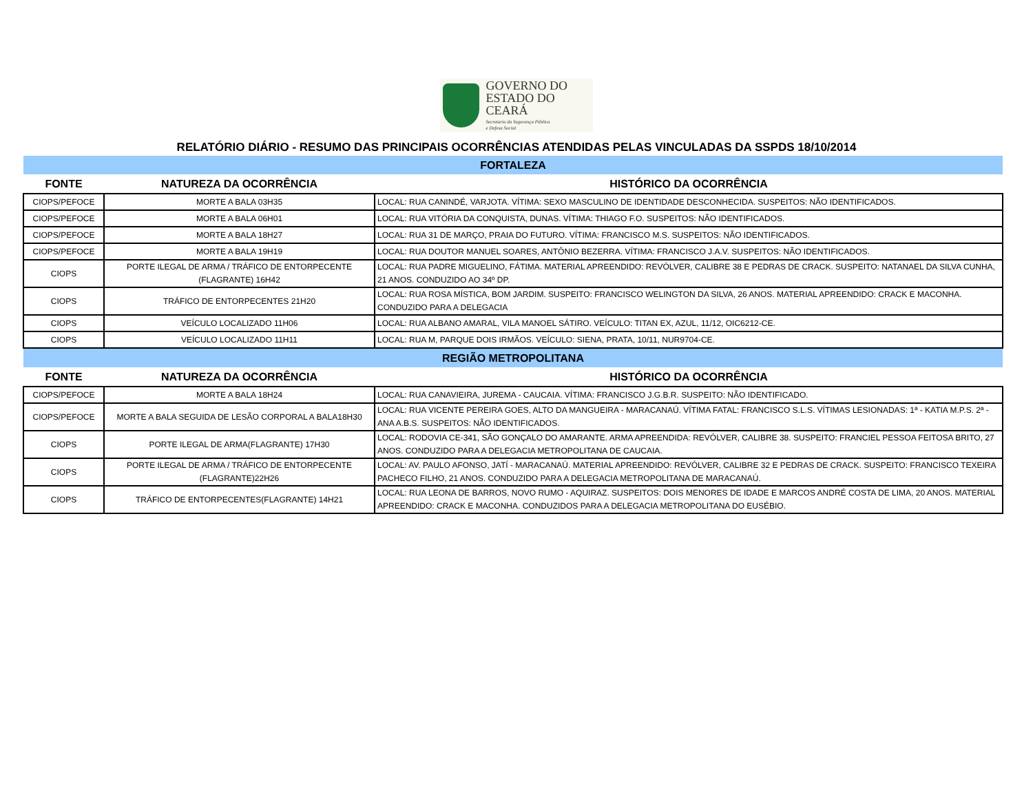GOVERNO DO
ESTADO DO CEARÁ
Secretaria da Segurança Pública
e Defesa Social
RELATÓRIO DIÁRIO - RESUMO DAS PRINCIPAIS OCORRÊNCIAS ATENDIDAS PELAS VINCULADAS DA SSPDS 18/10/2014
| FORTALEZA | | |
| FONTE | NATUREZA DA OCORRÊNCIA | HISTÓRICO DA OCORRÊNCIA |
| CIOPS/PEFOCE | MORTE A BALA 03H35 | LOCAL: RUA CANINDÉ, VARJOTA. VÍTIMA: SEXO MASCULINO DE IDENTIDADE DESCONHECIDA. SUSPEITOS: NÃO IDENTIFICADOS. |
| CIOPS/PEFOCE | MORTE A BALA 06H01 | LOCAL: RUA VITÓRIA DA CONQUISTA, DUNAS. VÍTIMA: THIAGO F.O. SUSPEITOS: NÃO IDENTIFICADOS. |
| CIOPS/PEFOCE | MORTE A BALA 18H27 | LOCAL: RUA 31 DE MARÇO, PRAIA DO FUTURO. VÍTIMA: FRANCISCO M.S. SUSPEITOS: NÃO IDENTIFICADOS. |
| CIOPS/PEFOCE | MORTE A BALA 19H19 | LOCAL: RUA DOUTOR MANUEL SOARES, ANTÔNIO BEZERRA. VÍTIMA: FRANCISCO J.A.V. SUSPEITOS: NÃO IDENTIFICADOS. |
| CIOPS | PORTE ILEGAL DE ARMA / TRÁFICO DE ENTORPECENTE (FLAGRANTE) 16H42 | LOCAL: RUA PADRE MIGUELINO, FÁTIMA. MATERIAL APREENDIDO: REVÓLVER, CALIBRE 38 E PEDRAS DE CRACK. SUSPEITO: NATANAEL DA SILVA CUNHA, 21 ANOS. CONDUZIDO AO 34º DP. |
| CIOPS | TRÁFICO DE ENTORPECENTES 21H20 | LOCAL: RUA ROSA MÍSTICA, BOM JARDIM. SUSPEITO: FRANCISCO WELINGTON DA SILVA, 26 ANOS. MATERIAL APREENDIDO: CRACK E MACONHA. CONDUZIDO PARA A DELEGACIA |
| CIOPS | VEÍCULO LOCALIZADO 11H06 | LOCAL: RUA ALBANO AMARAL, VILA MANOEL SÁTIRO. VEÍCULO: TITAN EX, AZUL, 11/12, OIC6212-CE. |
| CIOPS | VEÍCULO LOCALIZADO 11H11 | LOCAL: RUA M, PARQUE DOIS IRMÃOS. VEÍCULO: SIENA, PRATA, 10/11, NUR9704-CE. |
| REGIÃO METROPOLITANA | | |
| FONTE | NATUREZA DA OCORRÊNCIA | HISTÓRICO DA OCORRÊNCIA |
| CIOPS/PEFOCE | MORTE A BALA 18H24 | LOCAL: RUA CANAVIEIRA, JUREMA - CAUCAIA. VÍTIMA: FRANCISCO J.G.B.R. SUSPEITO: NÃO IDENTIFICADO. |
| CIOPS/PEFOCE | MORTE A BALA SEGUIDA DE LESÃO CORPORAL A BALA18H30 | LOCAL: RUA VICENTE PEREIRA GOES, ALTO DA MANGUEIRA - MARACANAÚ. VÍTIMA FATAL: FRANCISCO S.L.S. VÍTIMAS LESIONADAS: 1ª - KATIA M.P.S. 2ª - ANA A.B.S. SUSPEITOS: NÃO IDENTIFICADOS. |
| CIOPS | PORTE ILEGAL DE ARMA(FLAGRANTE) 17H30 | LOCAL: RODOVIA CE-341, SÃO GONÇALO DO AMARANTE. ARMA APREENDIDA: REVÓLVER, CALIBRE 38. SUSPEITO: FRANCIEL PESSOA FEITOSA BRITO, 27 ANOS. CONDUZIDO PARA A DELEGACIA METROPOLITANA DE CAUCAIA. |
| CIOPS | PORTE ILEGAL DE ARMA / TRÁFICO DE ENTORPECENTE (FLAGRANTE)22H26 | LOCAL: AV. PAULO AFONSO, JATÍ - MARACANAÚ. MATERIAL APREENDIDO: REVÓLVER, CALIBRE 32 E PEDRAS DE CRACK. SUSPEITO: FRANCISCO TEXEIRA PACHECO FILHO, 21 ANOS. CONDUZIDO PARA A DELEGACIA METROPOLITANA DE MARACANAÚ. |
| CIOPS | TRÁFICO DE ENTORPECENTES(FLAGRANTE) 14H21 | LOCAL: RUA LEONA DE BARROS, NOVO RUMO - AQUIRAZ. SUSPEITOS: DOIS MENORES DE IDADE E MARCOS ANDRÉ COSTA DE LIMA, 20 ANOS. MATERIAL APREENDIDO: CRACK E MACONHA. CONDUZIDOS PARA A DELEGACIA METROPOLITANA DO EUSÉBIO. |